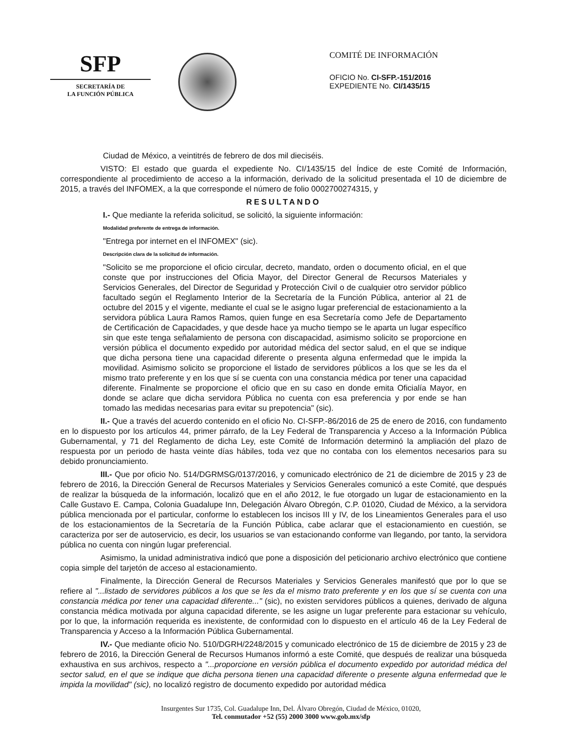SFP
SECRETARÍA DE
LA FUNCIÓN PÚBLICA
COMITÉ DE INFORMACIÓN
OFICIO No. CI-SFP.-151/2016
EXPEDIENTE No. CI/1435/15
Ciudad de México, a veintitrés de febrero de dos mil dieciséis.
VISTO: El estado que guarda el expediente No. CI/1435/15 del Índice de este Comité de Información, correspondiente al procedimiento de acceso a la información, derivado de la solicitud presentada el 10 de diciembre de 2015, a través del INFOMEX, a la que corresponde el número de folio 0002700274315, y
RESULTANDO
I.- Que mediante la referida solicitud, se solicitó, la siguiente información:
Modalidad preferente de entrega de información.
"Entrega por internet en el INFOMEX" (sic).
Descripción clara de la solicitud de información.
"Solicito se me proporcione el oficio circular, decreto, mandato, orden o documento oficial, en el que conste que por instrucciones del Oficia Mayor, del Director General de Recursos Materiales y Servicios Generales, del Director de Seguridad y Protección Civil o de cualquier otro servidor público facultado según el Reglamento Interior de la Secretaría de la Función Pública, anterior al 21 de octubre del 2015 y el vigente, mediante el cual se le asigno lugar preferencial de estacionamiento a la servidora pública Laura Ramos Ramos, quien funge en esa Secretaría como Jefe de Departamento de Certificación de Capacidades, y que desde hace ya mucho tiempo se le aparta un lugar específico sin que este tenga señalamiento de persona con discapacidad, asimismo solicito se proporcione en versión pública el documento expedido por autoridad médica del sector salud, en el que se indique que dicha persona tiene una capacidad diferente o presenta alguna enfermedad que le impida la movilidad. Asimismo solicito se proporcione el listado de servidores públicos a los que se les da el mismo trato preferente y en los que sí se cuenta con una constancia médica por tener una capacidad diferente. Finalmente se proporcione el oficio que en su caso en donde emita Oficialía Mayor, en donde se aclare que dicha servidora Pública no cuenta con esa preferencia y por ende se han tomado las medidas necesarias para evitar su prepotencia" (sic).
II.- Que a través del acuerdo contenido en el oficio No. CI-SFP.-86/2016 de 25 de enero de 2016, con fundamento en lo dispuesto por los artículos 44, primer párrafo, de la Ley Federal de Transparencia y Acceso a la Información Pública Gubernamental, y 71 del Reglamento de dicha Ley, este Comité de Información determinó la ampliación del plazo de respuesta por un periodo de hasta veinte días hábiles, toda vez que no contaba con los elementos necesarios para su debido pronunciamiento.
III.- Que por oficio No. 514/DGRMSG/0137/2016, y comunicado electrónico de 21 de diciembre de 2015 y 23 de febrero de 2016, la Dirección General de Recursos Materiales y Servicios Generales comunicó a este Comité, que después de realizar la búsqueda de la información, localizó que en el año 2012, le fue otorgado un lugar de estacionamiento en la Calle Gustavo E. Campa, Colonia Guadalupe Inn, Delegación Álvaro Obregón, C.P. 01020, Ciudad de México, a la servidora pública mencionada por el particular, conforme lo establecen los incisos III y IV, de los Lineamientos Generales para el uso de los estacionamientos de la Secretaría de la Función Pública, cabe aclarar que el estacionamiento en cuestión, se caracteriza por ser de autoservicio, es decir, los usuarios se van estacionando conforme van llegando, por tanto, la servidora pública no cuenta con ningún lugar preferencial.
Asimismo, la unidad administrativa indicó que pone a disposición del peticionario archivo electrónico que contiene copia simple del tarjetón de acceso al estacionamiento.
Finalmente, la Dirección General de Recursos Materiales y Servicios Generales manifestó que por lo que se refiere al "...listado de servidores públicos a los que se les da el mismo trato preferente y en los que sí se cuenta con una constancia médica por tener una capacidad diferente..." (sic), no existen servidores públicos a quienes, derivado de alguna constancia médica motivada por alguna capacidad diferente, se les asigne un lugar preferente para estacionar su vehículo, por lo que, la información requerida es inexistente, de conformidad con lo dispuesto en el artículo 46 de la Ley Federal de Transparencia y Acceso a la Información Pública Gubernamental.
IV.- Que mediante oficio No. 510/DGRH/2248/2015 y comunicado electrónico de 15 de diciembre de 2015 y 23 de febrero de 2016, la Dirección General de Recursos Humanos informó a este Comité, que después de realizar una búsqueda exhaustiva en sus archivos, respecto a "...proporcione en versión pública el documento expedido por autoridad médica del sector salud, en el que se indique que dicha persona tienen una capacidad diferente o presente alguna enfermedad que le impida la movilidad" (sic), no localizó registro de documento expedido por autoridad médica
Insurgentes Sur 1735, Col. Guadalupe Inn, Del. Álvaro Obregón, Ciudad de México, 01020,
Tel. conmutador +52 (55) 2000 3000 www.gob.mx/sfp